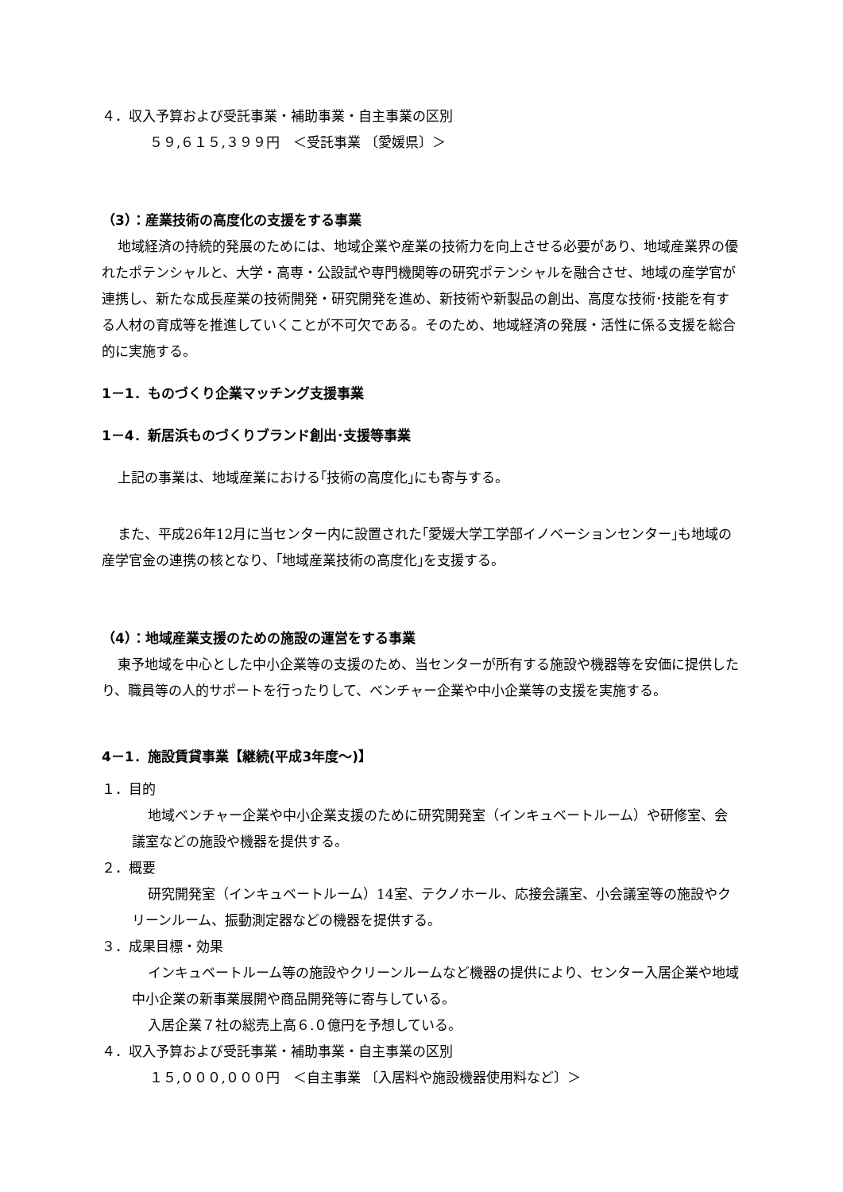４．収入予算および受託事業・補助事業・自主事業の区別
５９,６１５,３９９円　＜受託事業 〔愛媛県〕＞
（3）：産業技術の高度化の支援をする事業
地域経済の持続的発展のためには、地域企業や産業の技術力を向上させる必要があり、地域産業界の優れたポテンシャルと、大学・高専・公設試や専門機関等の研究ポテンシャルを融合させ、地域の産学官が連携し、新たな成長産業の技術開発・研究開発を進め、新技術や新製品の創出、高度な技術･技能を有する人材の育成等を推進していくことが不可欠である。そのため、地域経済の発展・活性に係る支援を総合的に実施する。
1－1．ものづくり企業マッチング支援事業
1－4．新居浜ものづくりブランド創出･支援等事業
上記の事業は、地域産業における｢技術の高度化｣にも寄与する。
また、平成26年12月に当センター内に設置された｢愛媛大学工学部イノベーションセンター｣も地域の産学官金の連携の核となり、｢地域産業技術の高度化｣を支援する。
（4）：地域産業支援のための施設の運営をする事業
東予地域を中心とした中小企業等の支援のため、当センターが所有する施設や機器等を安価に提供したり、職員等の人的サポートを行ったりして、ベンチャー企業や中小企業等の支援を実施する。
4－1．施設賃貸事業【継続(平成3年度～)】
１．目的
地域ベンチャー企業や中小企業支援のために研究開発室（インキュベートルーム）や研修室、会議室などの施設や機器を提供する。
２．概要
研究開発室（インキュベートルーム）14室、テクノホール、応接会議室、小会議室等の施設やクリーンルーム、振動測定器などの機器を提供する。
３．成果目標・効果
インキュベートルーム等の施設やクリーンルームなど機器の提供により、センター入居企業や地域中小企業の新事業展開や商品開発等に寄与している。
入居企業７社の総売上高６.０億円を予想している。
４．収入予算および受託事業・補助事業・自主事業の区別
１５,０００,０００円　＜自主事業 〔入居料や施設機器使用料など〕＞